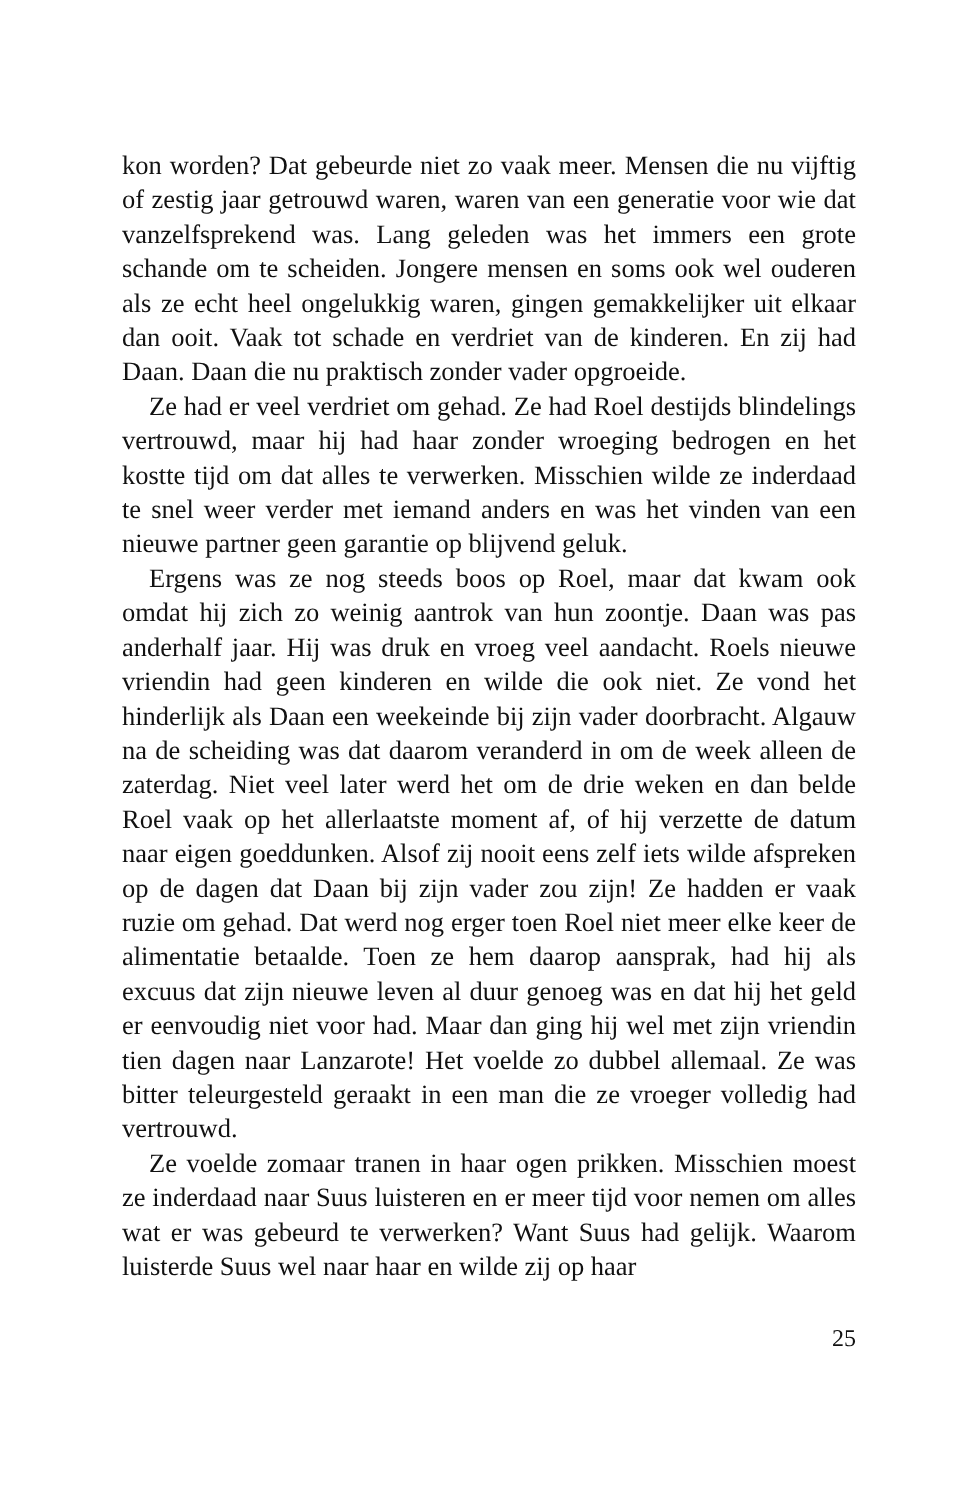kon worden? Dat gebeurde niet zo vaak meer. Mensen die nu vijftig of zestig jaar getrouwd waren, waren van een generatie voor wie dat vanzelfsprekend was. Lang geleden was het immers een grote schande om te scheiden. Jongere mensen en soms ook wel ouderen als ze echt heel ongelukkig waren, gingen gemakke­lijker uit elkaar dan ooit. Vaak tot schade en verdriet van de kin­deren. En zij had Daan. Daan die nu praktisch zonder vader opgroeide.
Ze had er veel verdriet om gehad. Ze had Roel destijds blinde­lings vertrouwd, maar hij had haar zonder wroeging bedrogen en het kostte tijd om dat alles te verwerken. Misschien wilde ze inderdaad te snel weer verder met iemand anders en was het vin­den van een nieuwe partner geen garantie op blijvend geluk.
Ergens was ze nog steeds boos op Roel, maar dat kwam ook omdat hij zich zo weinig aantrok van hun zoontje. Daan was pas anderhalf jaar. Hij was druk en vroeg veel aandacht. Roels nieu­we vriendin had geen kinderen en wilde die ook niet. Ze vond het hinderlijk als Daan een weekeinde bij zijn vader doorbracht. Algauw na de scheiding was dat daarom veranderd in om de week alleen de zaterdag. Niet veel later werd het om de drie weken en dan belde Roel vaak op het allerlaatste moment af, of hij verzette de datum naar eigen goeddunken. Alsof zij nooit eens zelf iets wilde afspreken op de dagen dat Daan bij zijn vader zou zijn! Ze hadden er vaak ruzie om gehad. Dat werd nog erger toen Roel niet meer elke keer de alimentatie betaalde. Toen ze hem daarop aansprak, had hij als excuus dat zijn nieuwe leven al duur genoeg was en dat hij het geld er eenvoudig niet voor had. Maar dan ging hij wel met zijn vriendin tien dagen naar Lanzarote! Het voelde zo dubbel allemaal. Ze was bitter teleurgesteld geraakt in een man die ze vroeger volledig had vertrouwd.
Ze voelde zomaar tranen in haar ogen prikken. Misschien moest ze inderdaad naar Suus luisteren en er meer tijd voor nemen om alles wat er was gebeurd te verwerken? Want Suus had gelijk. Waarom luisterde Suus wel naar haar en wilde zij op haar
25